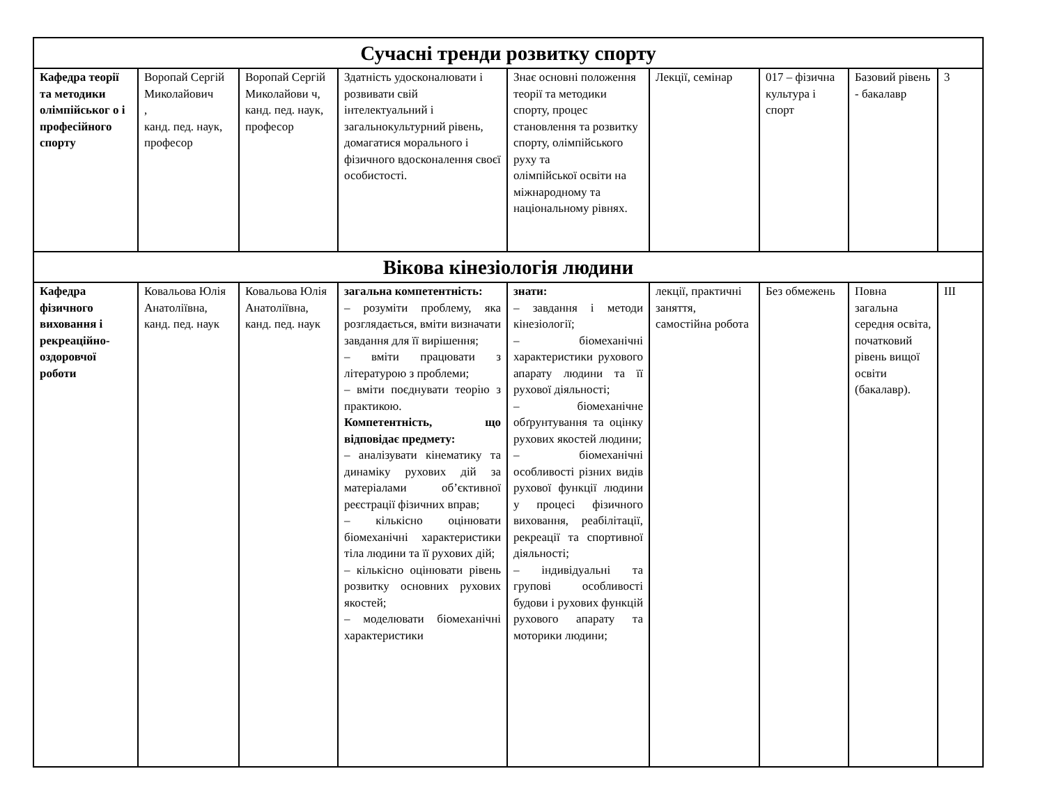| Сучасні тренди розвитку спорту | | | | | | | | |
| Кафедра теорії та методики олімпійськог о і професійного спорту | Воропай Сергій Миколайович , канд. пед. наук, професор | Воропай Сергій Миколайови ч, канд. пед. наук, професор | Здатність удосконалювати і розвивати свій інтелектуальний і загальнокультурний рівень, домагатися морального і фізичного вдосконалення своєї особистості. | Знає основні положення теорії та методики спорту, процес становлення та розвитку спорту, олімпійського руху та олімпійської освіти на міжнародному та національному рівнях. | Лекції, семінар | 017 – фізична культура і спорт | Базовий рівень - бакалавр | 3 |
| Вікова кінезіологія людини | | | | | | | | |
| Кафедра фізичного виховання і рекреаційно-оздоровчої роботи | Ковальова Юлія Анатоліївна, канд. пед. наук | Ковальова Юлія Анатоліївна, канд. пед. наук | загальна компетентність: – розуміти проблему, яка розглядається, вміти визначати завдання для її вирішення; – вміти працювати з літературою з проблеми; – вміти поєднувати теорію з практикою. Компетентність, що відповідає предмету: – аналізувати кінематику та динаміку рухових дій за матеріалами об’єктивної реєстрації фізичних вправ; – кількісно оцінювати біомеханічні характеристики тіла людини та її рухових дій; – кількісно оцінювати рівень розвитку основних рухових якостей; – моделювати біомеханічні характеристики | знати: – завдання і методи кінезіології; – біомеханічні характеристики рухового апарату людини та її рухової діяльності; – біомеханічне обґрунтування та оцінку рухових якостей людини; – біомеханічні особливості різних видів рухової функції людини у процесі фізичного виховання, реабілітації, рекреації та спортивної діяльності; – індивідуальні та групові особливості будови і рухових функцій рухового апарату та моторики людини; | лекції, практичні заняття, самостійна робота | Без обмежень | Повна загальна середня освіта, початковий рівень вищої освіти (бакалавр). | ІІІ |